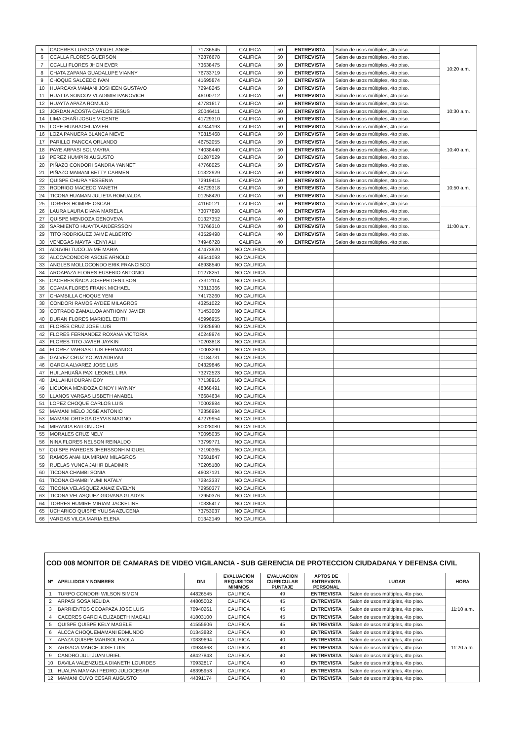| 5 | CACERES LUPACA MIGUEL ANGEL | 71736545 | CALIFICA | 50 | ENTREVISTA | Salon de usos múltiples, 4to piso. | 10:20 a.m. |
| 6 | CCALLA FLORES GUERSON | 72876678 | CALIFICA | 50 | ENTREVISTA | Salon de usos múltiples, 4to piso. | |
| 7 | CCALLI FLORES JHON EVER | 73638475 | CALIFICA | 50 | ENTREVISTA | Salon de usos múltiples, 4to piso. | |
| 8 | CHATA ZAPANA GUADALUPE VIANNY | 76733719 | CALIFICA | 50 | ENTREVISTA | Salon de usos múltiples, 4to piso. | |
| 9 | CHOQUE SALCEDO IVAN | 41695874 | CALIFICA | 50 | ENTREVISTA | Salon de usos múltiples, 4to piso. | |
| 10 | HUARCAYA MAMANI JOSHEEN GUSTAVO | 72948245 | CALIFICA | 50 | ENTREVISTA | Salon de usos múltiples, 4to piso. | |
| 11 | HUATTA SONCOV VLADIMIR IVANOVICH | 46100712 | CALIFICA | 50 | ENTREVISTA | Salon de usos múltiples, 4to piso. | 10:30 a.m. |
| 12 | HUAYTA APAZA ROMULO | 47781617 | CALIFICA | 50 | ENTREVISTA | Salon de usos múltiples, 4to piso. | |
| 13 | JORDAN ACOSTA CARLOS JESUS | 20046411 | CALIFICA | 50 | ENTREVISTA | Salon de usos múltiples, 4to piso. | |
| 14 | LIMA CHAÑI JOSUE VICENTE | 41729310 | CALIFICA | 50 | ENTREVISTA | Salon de usos múltiples, 4to piso. | |
| 15 | LOPE HUARACHI JAVIER | 47344193 | CALIFICA | 50 | ENTREVISTA | Salon de usos múltiples, 4to piso. | |
| 16 | LOZA PANUERA BLANCA NIEVE | 70815468 | CALIFICA | 50 | ENTREVISTA | Salon de usos múltiples, 4to piso. | 10:40 a.m. |
| 17 | PARILLO PANCCA ORLANDO | 46752055 | CALIFICA | 50 | ENTREVISTA | Salon de usos múltiples, 4to piso. | |
| 18 | PAYE ARPASI SOLMAYRA | 74038440 | CALIFICA | 50 | ENTREVISTA | Salon de usos múltiples, 4to piso. | |
| 19 | PEREZ HUMPIRI AUGUSTO | 01287529 | CALIFICA | 50 | ENTREVISTA | Salon de usos múltiples, 4to piso. | |
| 20 | PIÑAZO CONDORI SANDRA YANNET | 47768025 | CALIFICA | 50 | ENTREVISTA | Salon de usos múltiples, 4to piso. | |
| 21 | PIÑAZO MAMANI BETTY CARMEN | 01322929 | CALIFICA | 50 | ENTREVISTA | Salon de usos múltiples, 4to piso. | 10:50 a.m. |
| 22 | QUISPE CHURA YESSENIA | 72919415 | CALIFICA | 50 | ENTREVISTA | Salon de usos múltiples, 4to piso. | |
| 23 | RODRIGO MACEDO YANETH | 45729318 | CALIFICA | 50 | ENTREVISTA | Salon de usos múltiples, 4to piso. | |
| 24 | TICONA HUAMAN JULIETA ROMUALDA | 01258420 | CALIFICA | 50 | ENTREVISTA | Salon de usos múltiples, 4to piso. | |
| 25 | TORRES HOMIRE OSCAR | 41160121 | CALIFICA | 50 | ENTREVISTA | Salon de usos múltiples, 4to piso. | |
| 26 | LAURA LAURA DIANA MARIELA | 73077898 | CALIFICA | 40 | ENTREVISTA | Salon de usos múltiples, 4to piso. | 11:00 a.m. |
| 27 | QUISPE MENDOZA GENOVEVA | 01327352 | CALIFICA | 40 | ENTREVISTA | Salon de usos múltiples, 4to piso. | |
| 28 | SARMIENTO HUAYTA ANDERSSON | 73766310 | CALIFICA | 40 | ENTREVISTA | Salon de usos múltiples, 4to piso. | |
| 29 | TITO RODRIGUEZ JAIME ALBERTO | 43529498 | CALIFICA | 40 | ENTREVISTA | Salon de usos múltiples, 4to piso. | |
| 30 | VENEGAS MAYTA KENYI ALI | 74946728 | CALIFICA | 40 | ENTREVISTA | Salon de usos múltiples, 4to piso. | |
| 31 | ADUVIRI TUCO JAIME MARIA | 47473920 | NO CALIFICA | | | | |
| 32 | ALCCACONDORI ASCUE ARNOLD | 48541093 | NO CALIFICA | | | | |
| 33 | ANGLES MOLLOCONDO ERIK FRANCISCO | 46938540 | NO CALIFICA | | | | |
| 34 | AROAPAZA FLORES EUSEBIO ANTONIO | 01278251 | NO CALIFICA | | | | |
| 35 | CACERES ÑACA JOSEPH DENILSON | 73312114 | NO CALIFICA | | | | |
| 36 | CCAMA FLORES FRANK MICHAEL | 73313366 | NO CALIFICA | | | | |
| 37 | CHAMBILLA CHOQUE YENI | 74173260 | NO CALIFICA | | | | |
| 38 | CONDORI RAMOS AYDEE MILAGROS | 43251022 | NO CALIFICA | | | | |
| 39 | COTRADO ZAMALLOA ANTHONY JAVIER | 71453009 | NO CALIFICA | | | | |
| 40 | DURAN FLORES MARIBEL EDITH | 45996955 | NO CALIFICA | | | | |
| 41 | FLORES CRUZ JOSE LUIS | 72925690 | NO CALIFICA | | | | |
| 42 | FLORES FERNANDEZ ROXANA VICTORIA | 40248974 | NO CALIFICA | | | | |
| 43 | FLORES TITO JAVIER JAYKIN | 70203818 | NO CALIFICA | | | | |
| 44 | FLOREZ VARGAS LUIS FERNANDO | 70003290 | NO CALIFICA | | | | |
| 45 | GALVEZ CRUZ YODWI ADRIANI | 70184731 | NO CALIFICA | | | | |
| 46 | GARCIA ALVAREZ JOSE LUIS | 04329846 | NO CALIFICA | | | | |
| 47 | HUILAHUAÑA PAXI LEONEL LIRA | 73272523 | NO CALIFICA | | | | |
| 48 | JALLAHUI DURAN EDY | 77138916 | NO CALIFICA | | | | |
| 49 | LICUONA MENDOZA CINDY HAYNNY | 48368491 | NO CALIFICA | | | | |
| 50 | LLANOS VARGAS LISBETH ANABEL | 76684634 | NO CALIFICA | | | | |
| 51 | LOPEZ CHOQUE CARLOS LUIS | 70002884 | NO CALIFICA | | | | |
| 52 | MAMANI MELO JOSE ANTONIO | 72356994 | NO CALIFICA | | | | |
| 53 | MAMANI ORTEGA DEYVIS MAGNO | 47279954 | NO CALIFICA | | | | |
| 54 | MIRANDA BAILON JOEL | 80028080 | NO CALIFICA | | | | |
| 55 | MORALES CRUZ NELY | 70095035 | NO CALIFICA | | | | |
| 56 | NINA FLORES NELSON REINALDO | 73799771 | NO CALIFICA | | | | |
| 57 | QUISPE PAREDES JHERSSONH MIGUEL | 72190365 | NO CALIFICA | | | | |
| 58 | RAMOS ANAHUA MIRIAM MILAGROS | 72681847 | NO CALIFICA | | | | |
| 59 | RUELAS YUNCA JAHIR BLADIMIR | 70205180 | NO CALIFICA | | | | |
| 60 | TICONA CHAMBI SONIA | 46037121 | NO CALIFICA | | | | |
| 61 | TICONA CHAMBI YUMI NATALY | 72843337 | NO CALIFICA | | | | |
| 62 | TICONA VELASQUEZ ANAIZ EVELYN | 72950377 | NO CALIFICA | | | | |
| 63 | TICONA VELASQUEZ GIOVANA GLADYS | 72950376 | NO CALIFICA | | | | |
| 64 | TORRES HUMIRE MIRIAM JACKELINE | 70335417 | NO CALIFICA | | | | |
| 65 | UCHARICO QUISPE YULISA AZUCENA | 73753037 | NO CALIFICA | | | | |
| 66 | VARGAS VILCA MARIA ELENA | 01342149 | NO CALIFICA | | | | |
| COD 008 MONITOR DE CAMARAS DE VIDEO VIGILANCIA - SUB GERENCIA DE PROTECCION CIUDADANA Y DEFENSA CIVIL | | | | | | | |
| Nº | APELLIDOS Y NOMBRES | DNI | EVALUACION REQUISITOS MINIMOS | EVALUACION CURRICULAR PUNTAJE | APTOS DE ENTREVISTA PERSONAL | LUGAR | HORA |
| 1 | TURPO CONDORI WILSON SIMON | 44826545 | CALIFICA | 49 | ENTREVISTA | Salon de usos múltiples, 4to piso. | 11:10 a.m. |
| 2 | ARPASI SOSA NELIDA | 44805002 | CALIFICA | 45 | ENTREVISTA | Salon de usos múltiples, 4to piso. | |
| 3 | BARRIENTOS CCOAPAZA JOSE LUIS | 70940261 | CALIFICA | 45 | ENTREVISTA | Salon de usos múltiples, 4to piso. | |
| 4 | CACERES GARCIA ELIZABETH MAGALI | 41803100 | CALIFICA | 45 | ENTREVISTA | Salon de usos múltiples, 4to piso. | |
| 5 | QUISPE QUISPE KELY MAGELE | 41555606 | CALIFICA | 45 | ENTREVISTA | Salon de usos múltiples, 4to piso. | |
| 6 | ALCCA CHOQUEMAMANI EDMUNDO | 01343882 | CALIFICA | 40 | ENTREVISTA | Salon de usos múltiples, 4to piso. | 11:20 a.m. |
| 7 | APAZA QUISPE MARISOL PAOLA | 70339694 | CALIFICA | 40 | ENTREVISTA | Salon de usos múltiples, 4to piso. | |
| 8 | ARISACA MARCE JOSE LUIS | 70934968 | CALIFICA | 40 | ENTREVISTA | Salon de usos múltiples, 4to piso. | |
| 9 | CANDRO JULI JUAN URIEL | 48427843 | CALIFICA | 40 | ENTREVISTA | Salon de usos múltiples, 4to piso. | |
| 10 | DAVILA VALENZUELA DIANETH LOURDES | 70932817 | CALIFICA | 40 | ENTREVISTA | Salon de usos múltiples, 4to piso. | |
| 11 | HUALPA MAMANI PEDRO JULIOCESAR | 46395953 | CALIFICA | 40 | ENTREVISTA | Salon de usos múltiples, 4to piso. | |
| 12 | MAMANI CUYO CESAR AUGUSTO | 44391174 | CALIFICA | 40 | ENTREVISTA | Salon de usos múltiples, 4to piso. | |